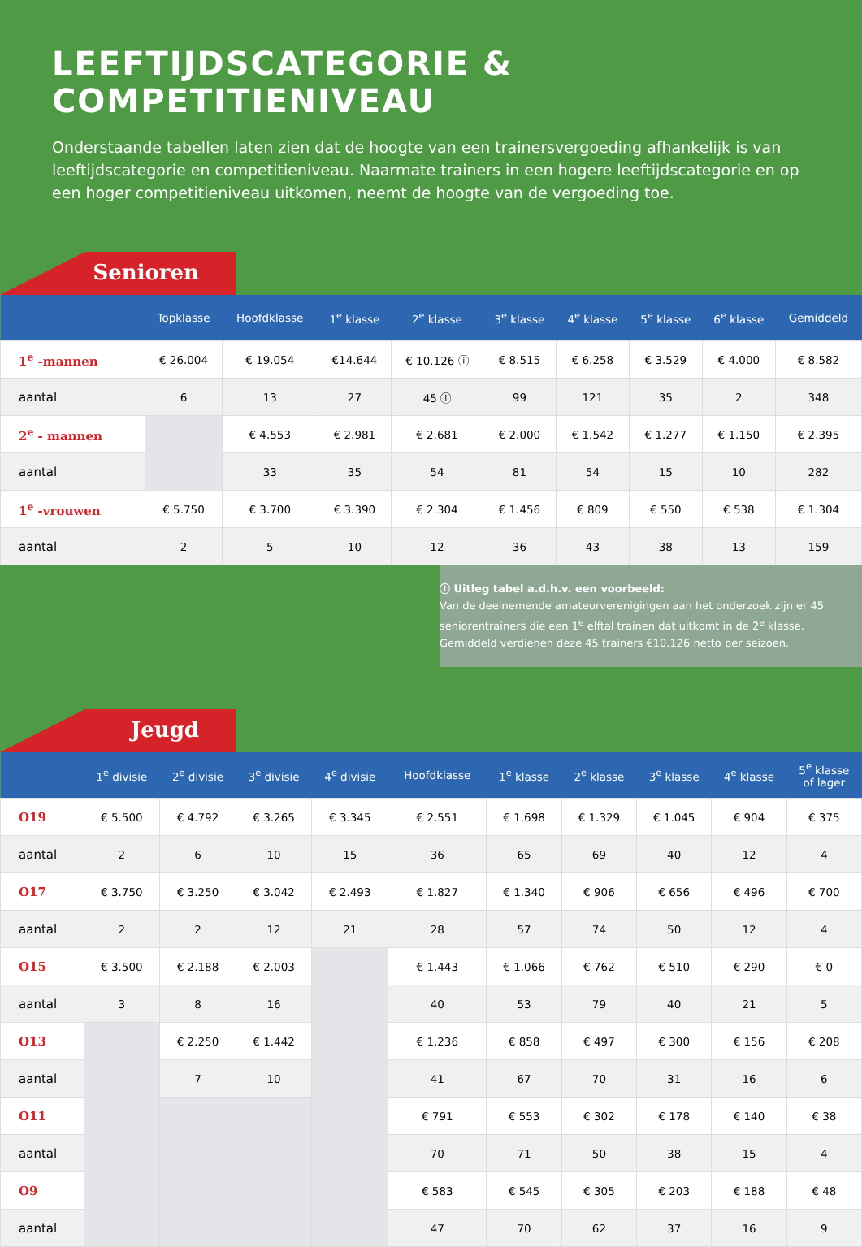LEEFTIJDSCATEGORIE & COMPETITIENIVEAU
Onderstaande tabellen laten zien dat de hoogte van een trainersvergoeding afhankelijk is van leeftijdscategorie en competitieniveau. Naarmate trainers in een hogere leeftijdscategorie en op een hoger competitieniveau uitkomen, neemt de hoogte van de vergoeding toe.
Senioren
| | Topklasse | Hoofdklasse | 1<sup>e</sup> klasse | 2<sup>e</sup> klasse | 3<sup>e</sup> klasse | 4<sup>e</sup> klasse | 5<sup>e</sup> klasse | 6<sup>e</sup> klasse | Gemiddeld |
| --- | --- | --- | --- | --- | --- | --- | --- | --- | --- |
| 1<sup>e</sup> -mannen | € 26.004 | € 19.054 | €14.644 | € 10.126 ⓘ | € 8.515 | € 6.258 | € 3.529 | € 4.000 | € 8.582 |
| aantal | 6 | 13 | 27 | 45 ⓘ | 99 | 121 | 35 | 2 | 348 |
| 2<sup>e</sup> - mannen | | € 4.553 | € 2.981 | € 2.681 | € 2.000 | € 1.542 | € 1.277 | € 1.150 | € 2.395 |
| aantal | | 33 | 35 | 54 | 81 | 54 | 15 | 10 | 282 |
| 1<sup>e</sup> -vrouwen | € 5.750 | € 3.700 | € 3.390 | € 2.304 | € 1.456 | € 809 | € 550 | € 538 | € 1.304 |
| aantal | 2 | 5 | 10 | 12 | 36 | 43 | 38 | 13 | 159 |
ⓘ Uitleg tabel a.d.h.v. een voorbeeld:
Van de deelnemende amateurverenigingen aan het onderzoek zijn er 45 seniorentrainers die een 1<sup>e</sup> elftal trainen dat uitkomt in de 2<sup>e</sup> klasse. Gemiddeld verdienen deze 45 trainers €10.126 netto per seizoen.
Jeugd
| | 1<sup>e</sup> divisie | 2<sup>e</sup> divisie | 3<sup>e</sup> divisie | 4<sup>e</sup> divisie | Hoofdklasse | 1<sup>e</sup> klasse | 2<sup>e</sup> klasse | 3<sup>e</sup> klasse | 4<sup>e</sup> klasse | 5<sup>e</sup> klasse of lager |
| --- | --- | --- | --- | --- | --- | --- | --- | --- | --- | --- |
| O19 | € 5.500 | € 4.792 | € 3.265 | € 3.345 | € 2.551 | € 1.698 | € 1.329 | € 1.045 | € 904 | € 375 |
| aantal | 2 | 6 | 10 | 15 | 36 | 65 | 69 | 40 | 12 | 4 |
| O17 | € 3.750 | € 3.250 | € 3.042 | € 2.493 | € 1.827 | € 1.340 | € 906 | € 656 | € 496 | € 700 |
| aantal | 2 | 2 | 12 | 21 | 28 | 57 | 74 | 50 | 12 | 4 |
| O15 | € 3.500 | € 2.188 | € 2.003 | | € 1.443 | € 1.066 | € 762 | € 510 | € 290 | € 0 |
| aantal | 3 | 8 | 16 | | 40 | 53 | 79 | 40 | 21 | 5 |
| O13 | | € 2.250 | € 1.442 | | € 1.236 | € 858 | € 497 | € 300 | € 156 | € 208 |
| aantal | | 7 | 10 | | 41 | 67 | 70 | 31 | 16 | 6 |
| O11 | | | | | € 791 | € 553 | € 302 | € 178 | € 140 | € 38 |
| aantal | | | | | 70 | 71 | 50 | 38 | 15 | 4 |
| O9 | | | | | € 583 | € 545 | € 305 | € 203 | € 188 | € 48 |
| aantal | | | | | 47 | 70 | 62 | 37 | 16 | 9 |